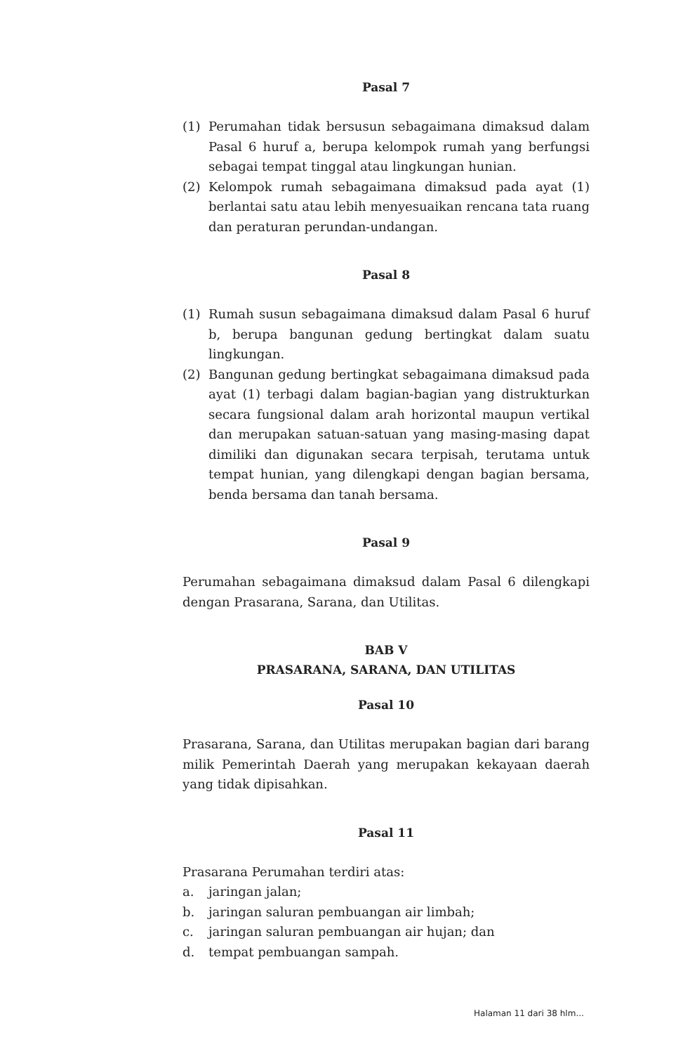Pasal 7
(1) Perumahan tidak bersusun sebagaimana dimaksud dalam Pasal 6 huruf a, berupa kelompok rumah yang berfungsi sebagai tempat tinggal atau lingkungan hunian.
(2) Kelompok rumah sebagaimana dimaksud pada ayat (1) berlantai satu atau lebih menyesuaikan rencana tata ruang dan peraturan perundan-undangan.
Pasal 8
(1) Rumah susun sebagaimana dimaksud dalam Pasal 6 huruf b, berupa bangunan gedung bertingkat dalam suatu lingkungan.
(2) Bangunan gedung bertingkat sebagaimana dimaksud pada ayat (1) terbagi dalam bagian-bagian yang distrukturkan secara fungsional dalam arah horizontal maupun vertikal dan merupakan satuan-satuan yang masing-masing dapat dimiliki dan digunakan secara terpisah, terutama untuk tempat hunian, yang dilengkapi dengan bagian bersama, benda bersama dan tanah bersama.
Pasal 9
Perumahan sebagaimana dimaksud dalam Pasal 6 dilengkapi dengan Prasarana, Sarana, dan Utilitas.
BAB V
PRASARANA, SARANA, DAN UTILITAS
Pasal 10
Prasarana, Sarana, dan Utilitas merupakan bagian dari barang milik Pemerintah Daerah yang merupakan kekayaan daerah yang tidak dipisahkan.
Pasal 11
Prasarana Perumahan terdiri atas:
a. jaringan jalan;
b. jaringan saluran pembuangan air limbah;
c. jaringan saluran pembuangan air hujan; dan
d. tempat pembuangan sampah.
Halaman 11 dari 38 hlm...